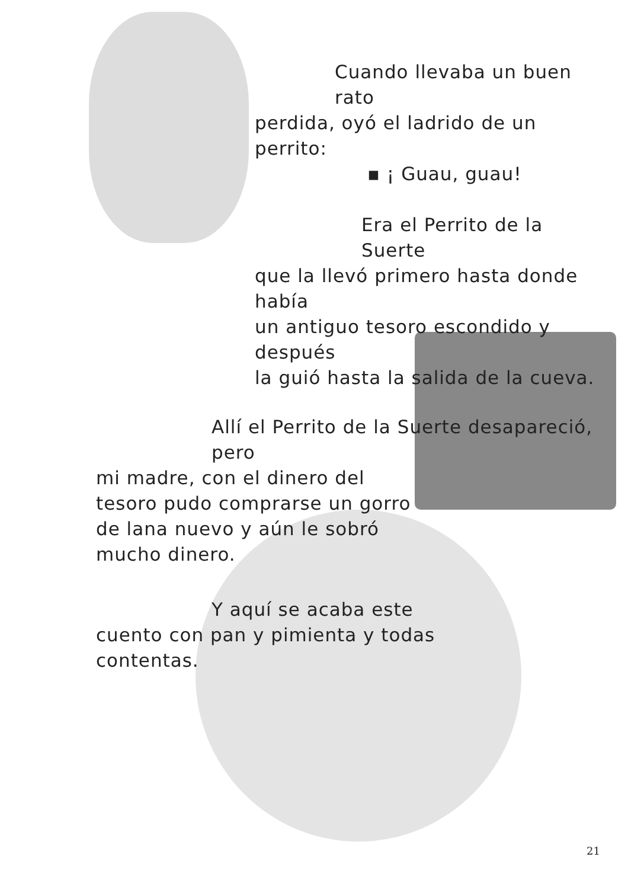Cuando llevaba un buen rato
perdida, oyó el ladrido de un perrito:
▪ ¡ Guau, guau!
Era el Perrito de la Suerte
que la llevó primero hasta donde había
un antiguo tesoro escondido y después
la guió hasta la salida de la cueva.
Allí el Perrito de la Suerte desapareció, pero
mi madre, con el dinero del
tesoro pudo comprarse un gorro
de lana nuevo y aún le sobró
mucho dinero.
Y aquí se acaba este
cuento con pan y pimienta y todas
contentas.
21